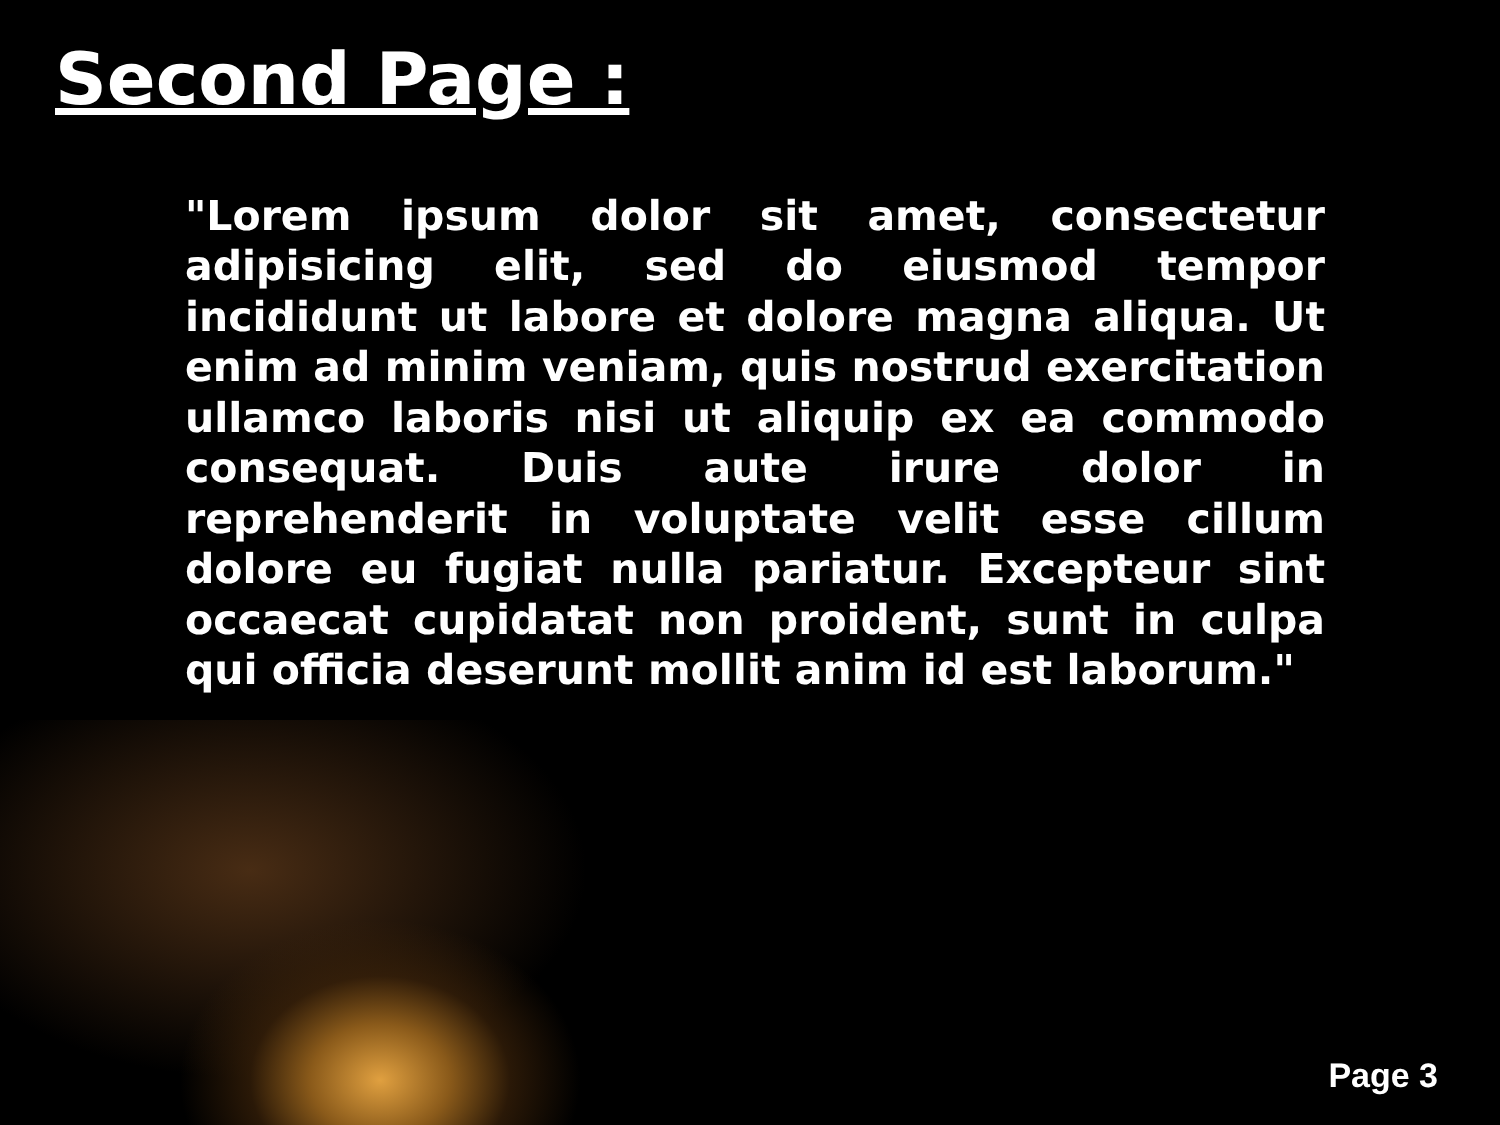Second Page :
"Lorem ipsum dolor sit amet, consectetur adipisicing elit, sed do eiusmod tempor incididunt ut labore et dolore magna aliqua. Ut enim ad minim veniam, quis nostrud exercitation ullamco laboris nisi ut aliquip ex ea commodo consequat. Duis aute irure dolor in reprehenderit in voluptate velit esse cillum dolore eu fugiat nulla pariatur. Excepteur sint occaecat cupidatat non proident, sunt in culpa qui officia deserunt mollit anim id est laborum."
Page 3